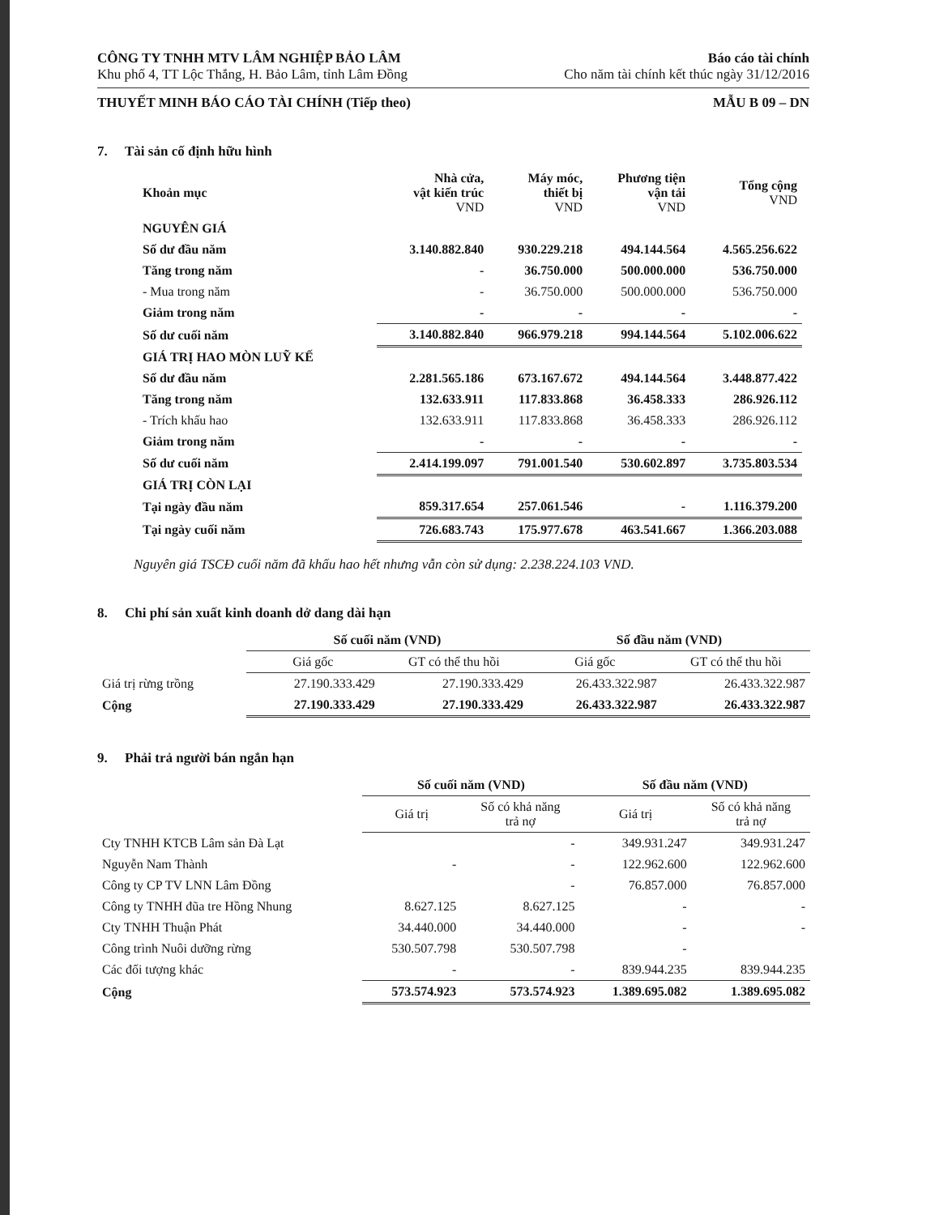CÔNG TY TNHH MTV LÂM NGHIỆP BẢO LÂM
Khu phố 4, TT Lộc Thắng, H. Bảo Lâm, tỉnh Lâm Đồng
Báo cáo tài chính
Cho năm tài chính kết thúc ngày 31/12/2016
THUYẾT MINH BÁO CÁO TÀI CHÍNH (Tiếp theo) MẪU B 09 – DN
7. Tài sản cố định hữu hình
| Khoản mục | Nhà cửa, vật kiến trúc VND | Máy móc, thiết bị VND | Phương tiện vận tải VND | Tổng cộng VND |
| --- | --- | --- | --- | --- |
| NGUYÊN GIÁ | | | | |
| Số dư đầu năm | 3.140.882.840 | 930.229.218 | 494.144.564 | 4.565.256.622 |
| Tăng trong năm | - | 36.750.000 | 500.000.000 | 536.750.000 |
| - Mua trong năm | - | 36.750.000 | 500.000.000 | 536.750.000 |
| Giảm trong năm | - | - | - | - |
| Số dư cuối năm | 3.140.882.840 | 966.979.218 | 994.144.564 | 5.102.006.622 |
| GIÁ TRỊ HAO MÒN LUỸ KẾ | | | | |
| Số dư đầu năm | 2.281.565.186 | 673.167.672 | 494.144.564 | 3.448.877.422 |
| Tăng trong năm | 132.633.911 | 117.833.868 | 36.458.333 | 286.926.112 |
| - Trích khấu hao | 132.633.911 | 117.833.868 | 36.458.333 | 286.926.112 |
| Giảm trong năm | - | - | - | - |
| Số dư cuối năm | 2.414.199.097 | 791.001.540 | 530.602.897 | 3.735.803.534 |
| GIÁ TRỊ CÒN LẠI | | | | |
| Tại ngày đầu năm | 859.317.654 | 257.061.546 | - | 1.116.379.200 |
| Tại ngày cuối năm | 726.683.743 | 175.977.678 | 463.541.667 | 1.366.203.088 |
Nguyên giá TSCĐ cuối năm đã khấu hao hết nhưng vẫn còn sử dụng: 2.238.224.103 VND.
8. Chi phí sản xuất kinh doanh dở dang dài hạn
| | Số cuối năm (VND) | | Số đầu năm (VND) | |
| --- | --- | --- | --- | --- |
| | Giá gốc | GT có thể thu hồi | Giá gốc | GT có thể thu hồi |
| Giá trị rừng trồng | 27.190.333.429 | 27.190.333.429 | 26.433.322.987 | 26.433.322.987 |
| Cộng | 27.190.333.429 | 27.190.333.429 | 26.433.322.987 | 26.433.322.987 |
9. Phải trả người bán ngắn hạn
| | Số cuối năm (VND) | | Số đầu năm (VND) | |
| --- | --- | --- | --- | --- |
| | Giá trị | Số có khả năng trả nợ | Giá trị | Số có khả năng trả nợ |
| Cty TNHH KTCB Lâm sản Đà Lạt | | - | 349.931.247 | 349.931.247 |
| Nguyễn Nam Thành | - | - | 122.962.600 | 122.962.600 |
| Công ty CP TV LNN Lâm Đồng | | - | 76.857.000 | 76.857.000 |
| Công ty TNHH đũa tre Hồng Nhung | 8.627.125 | 8.627.125 | - | - |
| Cty TNHH Thuận Phát | 34.440.000 | 34.440.000 | - | - |
| Công trình Nuôi dưỡng rừng | 530.507.798 | 530.507.798 | - | |
| Các đối tượng khác | - | - | 839.944.235 | 839.944.235 |
| Cộng | 573.574.923 | 573.574.923 | 1.389.695.082 | 1.389.695.082 |